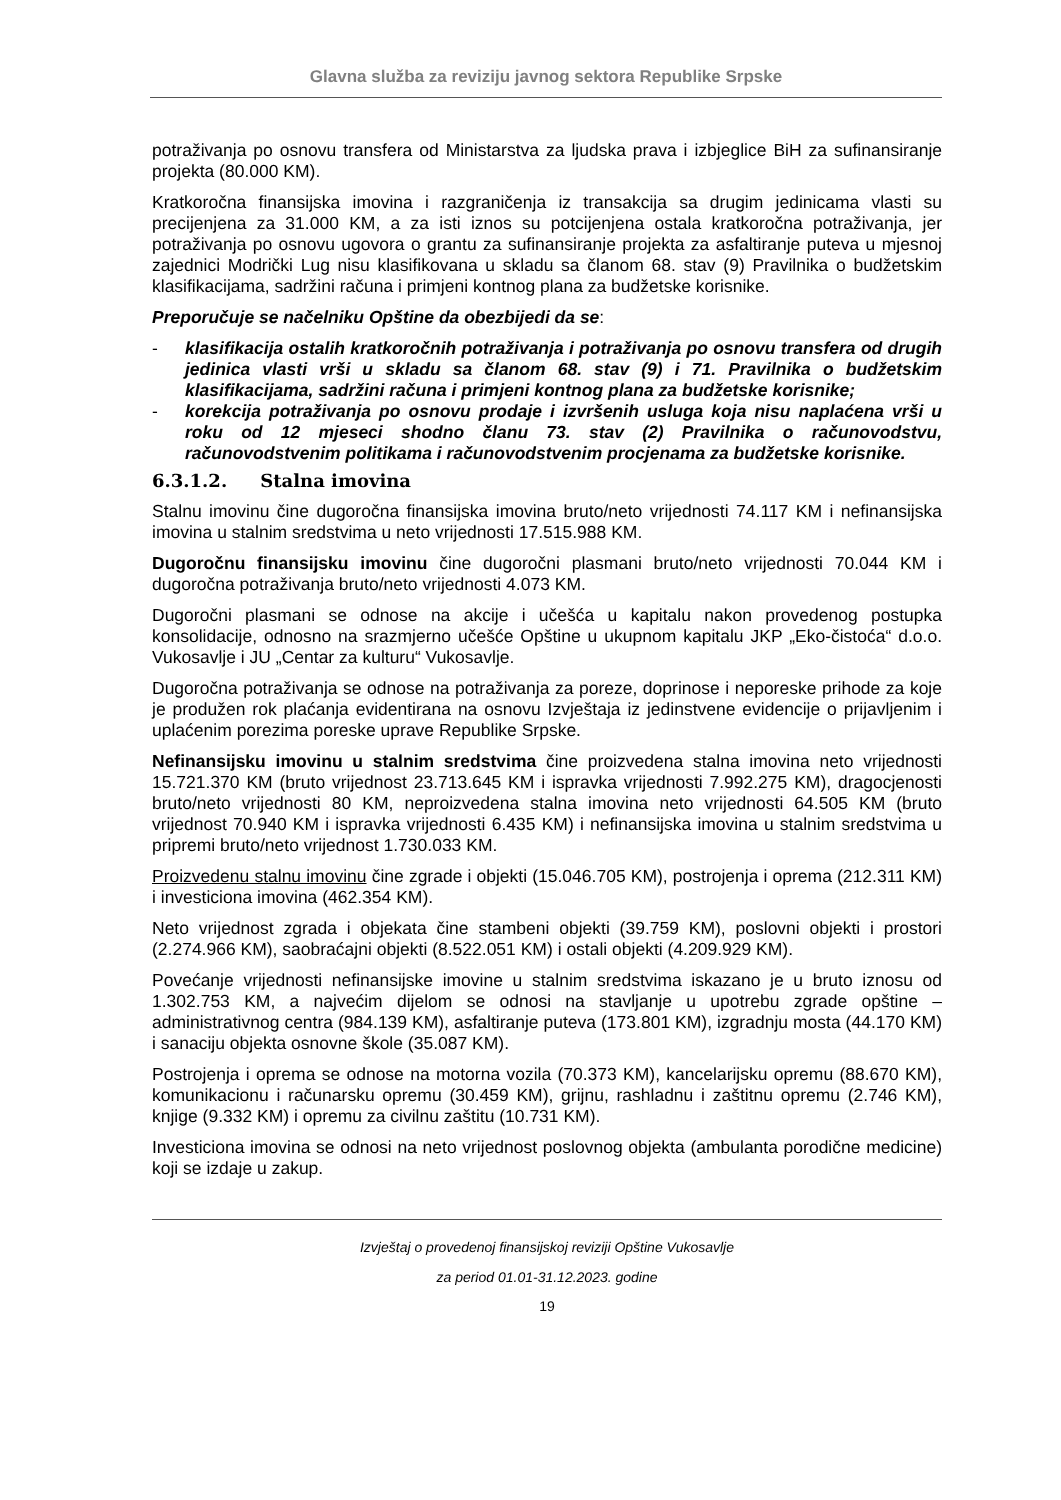Glavna služba za reviziju javnog sektora Republike Srpske
potraživanja po osnovu transfera od Ministarstva za ljudska prava i izbjeglice BiH za sufinansiranje projekta (80.000 KM).
Kratkoročna finansijska imovina i razgraničenja iz transakcija sa drugim jedinicama vlasti su precijenjena za 31.000 KM, a za isti iznos su potcijenjena ostala kratkoročna potraživanja, jer potraživanja po osnovu ugovora o grantu za sufinansiranje projekta za asfaltiranje puteva u mjesnoj zajednici Modrički Lug nisu klasifikovana u skladu sa članom 68. stav (9) Pravilnika o budžetskim klasifikacijama, sadržini računa i primjeni kontnog plana za budžetske korisnike.
Preporučuje se načelniku Opštine da obezbijedi da se:
- klasifikacija ostalih kratkoročnih potraživanja i potraživanja po osnovu transfera od drugih jedinica vlasti vrši u skladu sa članom 68. stav (9) i 71. Pravilnika o budžetskim klasifikacijama, sadržini računa i primjeni kontnog plana za budžetske korisnike;
- korekcija potraživanja po osnovu prodaje i izvršenih usluga koja nisu naplaćena vrši u roku od 12 mjeseci shodno članu 73. stav (2) Pravilnika o računovodstvu, računovodstvenim politikama i računovodstvenim procjenama za budžetske korisnike.
6.3.1.2. Stalna imovina
Stalnu imovinu čine dugoročna finansijska imovina bruto/neto vrijednosti 74.117 KM i nefinansijska imovina u stalnim sredstvima u neto vrijednosti 17.515.988 KM.
Dugoročnu finansijsku imovinu čine dugoročni plasmani bruto/neto vrijednosti 70.044 KM i dugoročna potraživanja bruto/neto vrijednosti 4.073 KM.
Dugoročni plasmani se odnose na akcije i učešća u kapitalu nakon provedenog postupka konsolidacije, odnosno na srazmjerno učešće Opštine u ukupnom kapitalu JKP „Eko-čistoća“ d.o.o. Vukosavlje i JU „Centar za kulturu“ Vukosavlje.
Dugoročna potraživanja se odnose na potraživanja za poreze, doprinose i neporeske prihode za koje je produžen rok plaćanja evidentirana na osnovu Izvještaja iz jedinstvene evidencije o prijavljenim i uplaćenim porezima poreske uprave Republike Srpske.
Nefinansijsku imovinu u stalnim sredstvima čine proizvedena stalna imovina neto vrijednosti 15.721.370 KM (bruto vrijednost 23.713.645 KM i ispravka vrijednosti 7.992.275 KM), dragocjenosti bruto/neto vrijednosti 80 KM, neproizvedena stalna imovina neto vrijednosti 64.505 KM (bruto vrijednost 70.940 KM i ispravka vrijednosti 6.435 KM) i nefinansijska imovina u stalnim sredstvima u pripremi bruto/neto vrijednost 1.730.033 KM.
Proizvedenu stalnu imovinu čine zgrade i objekti (15.046.705 KM), postrojenja i oprema (212.311 KM) i investiciona imovina (462.354 KM).
Neto vrijednost zgrada i objekata čine stambeni objekti (39.759 KM), poslovni objekti i prostori (2.274.966 KM), saobraćajni objekti (8.522.051 KM) i ostali objekti (4.209.929 KM).
Povećanje vrijednosti nefinansijske imovine u stalnim sredstvima iskazano je u bruto iznosu od 1.302.753 KM, a najvećim dijelom se odnosi na stavljanje u upotrebu zgrade opštine – administrativnog centra (984.139 KM), asfaltiranje puteva (173.801 KM), izgradnju mosta (44.170 KM) i sanaciju objekta osnovne škole (35.087 KM).
Postrojenja i oprema se odnose na motorna vozila (70.373 KM), kancelarijsku opremu (88.670 KM), komunikacionu i računarsku opremu (30.459 KM), grijnu, rashladnu i zaštitnu opremu (2.746 KM), knjige (9.332 KM) i opremu za civilnu zaštitu (10.731 KM).
Investiciona imovina se odnosi na neto vrijednost poslovnog objekta (ambulanta porodične medicine) koji se izdaje u zakup.
Izvještaj o provedenoj finansijskoj reviziji Opštine Vukosavlje
za period 01.01-31.12.2023. godine
19